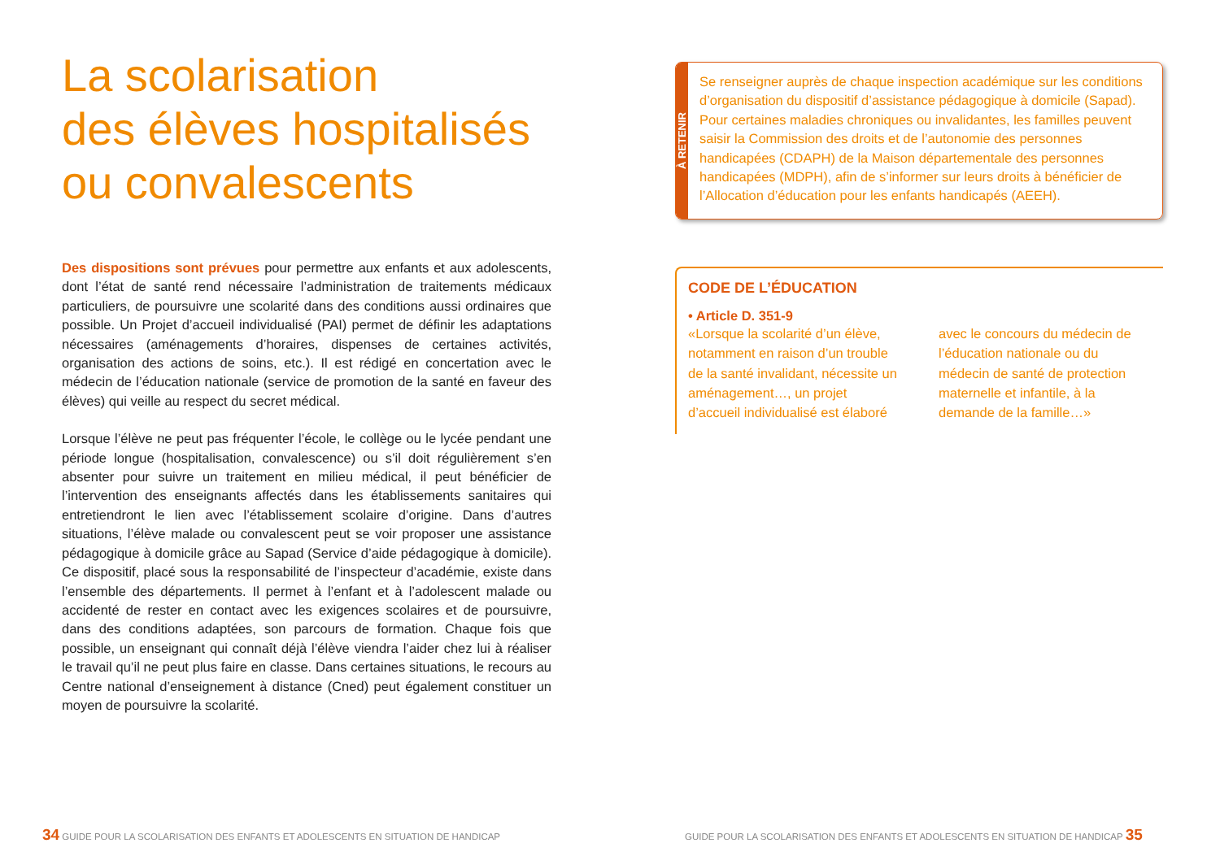La scolarisation
des élèves hospitalisés
ou convalescents
Des dispositions sont prévues pour permettre aux enfants et aux adolescents, dont l’état de santé rend nécessaire l’administration de traitements médicaux particuliers, de poursuivre une scolarité dans des conditions aussi ordinaires que possible. Un Projet d’accueil individualisé (PAI) permet de définir les adaptations nécessaires (aménagements d’horaires, dispenses de certaines activités, organisation des actions de soins, etc.). Il est rédigé en concertation avec le médecin de l’éducation nationale (service de promotion de la santé en faveur des élèves) qui veille au respect du secret médical.
Lorsque l’élève ne peut pas fréquenter l’école, le collège ou le lycée pendant une période longue (hospitalisation, convalescence) ou s’il doit régulièrement s’en absenter pour suivre un traitement en milieu médical, il peut bénéficier de l’intervention des enseignants affectés dans les établissements sanitaires qui entretiendront le lien avec l’établissement scolaire d’origine. Dans d’autres situations, l’élève malade ou convalescent peut se voir proposer une assistance pédagogique à domicile grâce au Sapad (Service d’aide pédagogique à domicile). Ce dispositif, placé sous la responsabilité de l’inspecteur d’académie, existe dans l’ensemble des départements. Il permet à l’enfant et à l’adolescent malade ou accidenté de rester en contact avec les exigences scolaires et de poursuivre, dans des conditions adaptées, son parcours de formation. Chaque fois que possible, un enseignant qui connaît déjà l’élève viendra l’aider chez lui à réaliser le travail qu’il ne peut plus faire en classe. Dans certaines situations, le recours au Centre national d’enseignement à distance (Cned) peut également constituer un moyen de poursuivre la scolarité.
À RETENIR
Se renseigner auprès de chaque inspection académique sur les conditions d’organisation du dispositif d’assistance pédagogique à domicile (Sapad). Pour certaines maladies chroniques ou invalidantes, les familles peuvent saisir la Commission des droits et de l’autonomie des personnes handicapées (CDAPH) de la Maison départementale des personnes handicapées (MDPH), afin de s’informer sur leurs droits à bénéficier de l’Allocation d’éducation pour les enfants handicapés (AEEH).
CODE DE L’ÉDUCATION
• Article D. 351-9
«Lorsque la scolarité d’un élève, notamment en raison d’un trouble de la santé invalidant, nécessite un aménagement…, un projet d’accueil individualisé est élaboré avec le concours du médecin de l’éducation nationale ou du médecin de santé de protection maternelle et infantile, à la demande de la famille…»
34 GUIDE POUR LA SCOLARISATION DES ENFANTS ET ADOLESCENTS EN SITUATION DE HANDICAP
GUIDE POUR LA SCOLARISATION DES ENFANTS ET ADOLESCENTS EN SITUATION DE HANDICAP 35